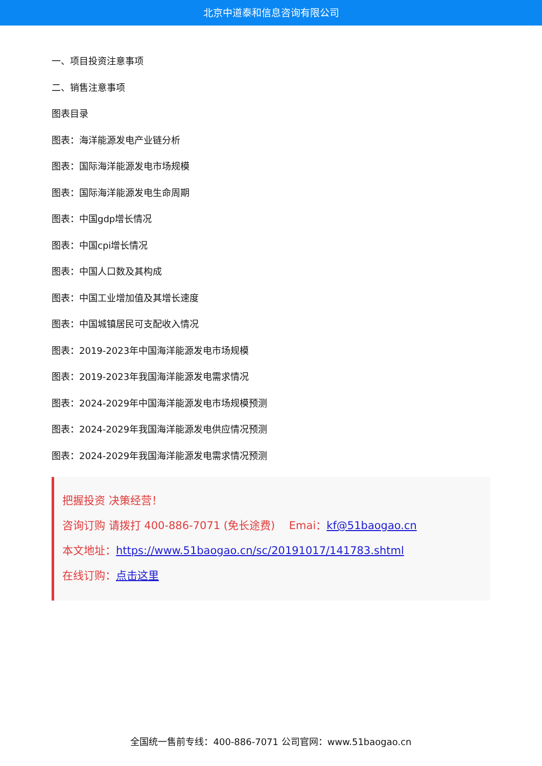北京中道泰和信息咨询有限公司
一、项目投资注意事项
二、销售注意事项
图表目录
图表：海洋能源发电产业链分析
图表：国际海洋能源发电市场规模
图表：国际海洋能源发电生命周期
图表：中国gdp增长情况
图表：中国cpi增长情况
图表：中国人口数及其构成
图表：中国工业增加值及其增长速度
图表：中国城镇居民可支配收入情况
图表：2019-2023年中国海洋能源发电市场规模
图表：2019-2023年我国海洋能源发电需求情况
图表：2024-2029年中国海洋能源发电市场规模预测
图表：2024-2029年我国海洋能源发电供应情况预测
图表：2024-2029年我国海洋能源发电需求情况预测
把握投资 决策经营！
咨询订购 请拨打 400-886-7071 (免长途费)　 Emai：kf@51baogao.cn
本文地址：https://www.51baogao.cn/sc/20191017/141783.shtml
在线订购：点击这里
全国统一售前专线：400-886-7071 公司官网：www.51baogao.cn